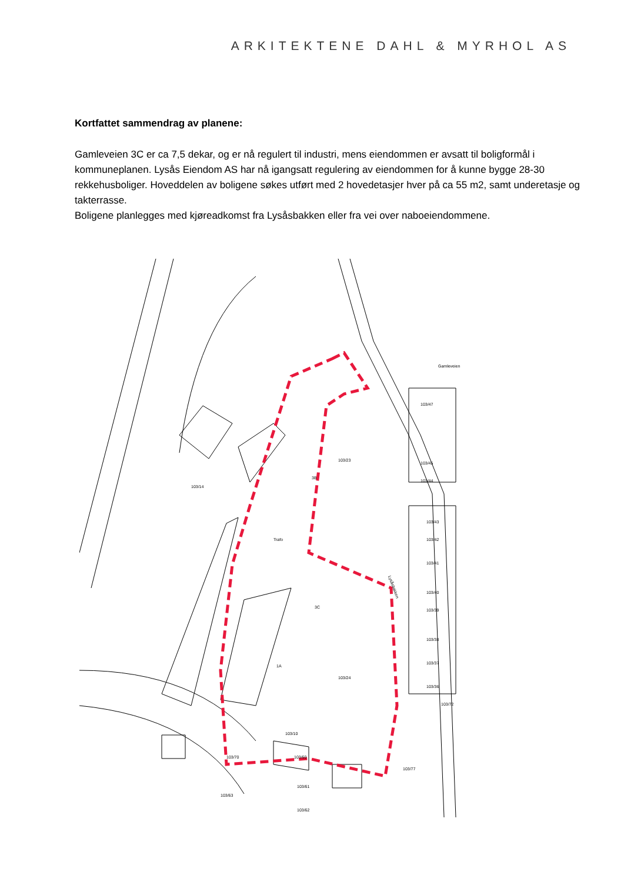ARKITEKTENE DAHL & MYRHOL AS
Kortfattet sammendrag av planene:
Gamleveien 3C er ca 7,5 dekar, og er nå regulert til industri, mens eiendommen er avsatt til boligformål i kommuneplanen. Lysås Eiendom AS har nå igangsatt regulering av eiendommen for å kunne bygge 28-30 rekkehusboliger. Hoveddelen av boligene søkes utført med 2 hovedetasjer hver på ca 55 m2, samt underetasje og takterrasse.
Boligene planlegges med kjøreadkomst fra Lysåsbakken eller fra vei over naboeiendommene.
103/14
103/23
103/24
3C
1A
Lysåsbakken
Gamleveien
3B
Trafo
103/47
103/45
103/44
103/43
103/42
103/41
103/40
103/39
103/38
103/37
103/36
103/72
103/10
103/60
103/61
103/62
103/70
103/63
103/77